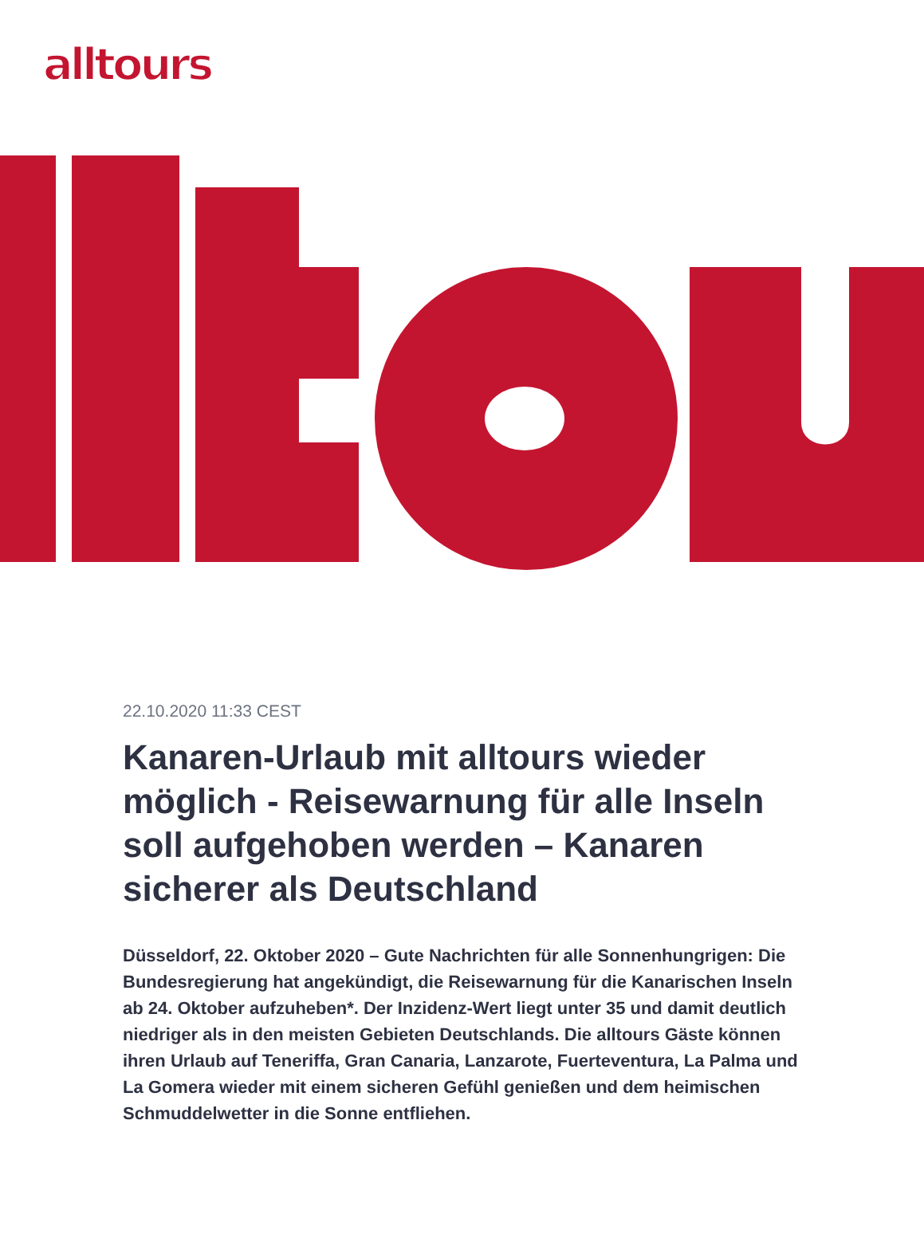alltours
22.10.2020 11:33 CEST
Kanaren-Urlaub mit alltours wieder möglich - Reisewarnung für alle Inseln soll aufgehoben werden – Kanaren sicherer als Deutschland
Düsseldorf, 22. Oktober 2020 – Gute Nachrichten für alle Sonnenhungrigen: Die Bundesregierung hat angekündigt, die Reisewarnung für die Kanarischen Inseln ab 24. Oktober aufzuheben*. Der Inzidenz-Wert liegt unter 35 und damit deutlich niedriger als in den meisten Gebieten Deutschlands. Die alltours Gäste können ihren Urlaub auf Teneriffa, Gran Canaria, Lanzarote, Fuerteventura, La Palma und La Gomera wieder mit einem sicheren Gefühl genießen und dem heimischen Schmuddelwetter in die Sonne entfliehen.